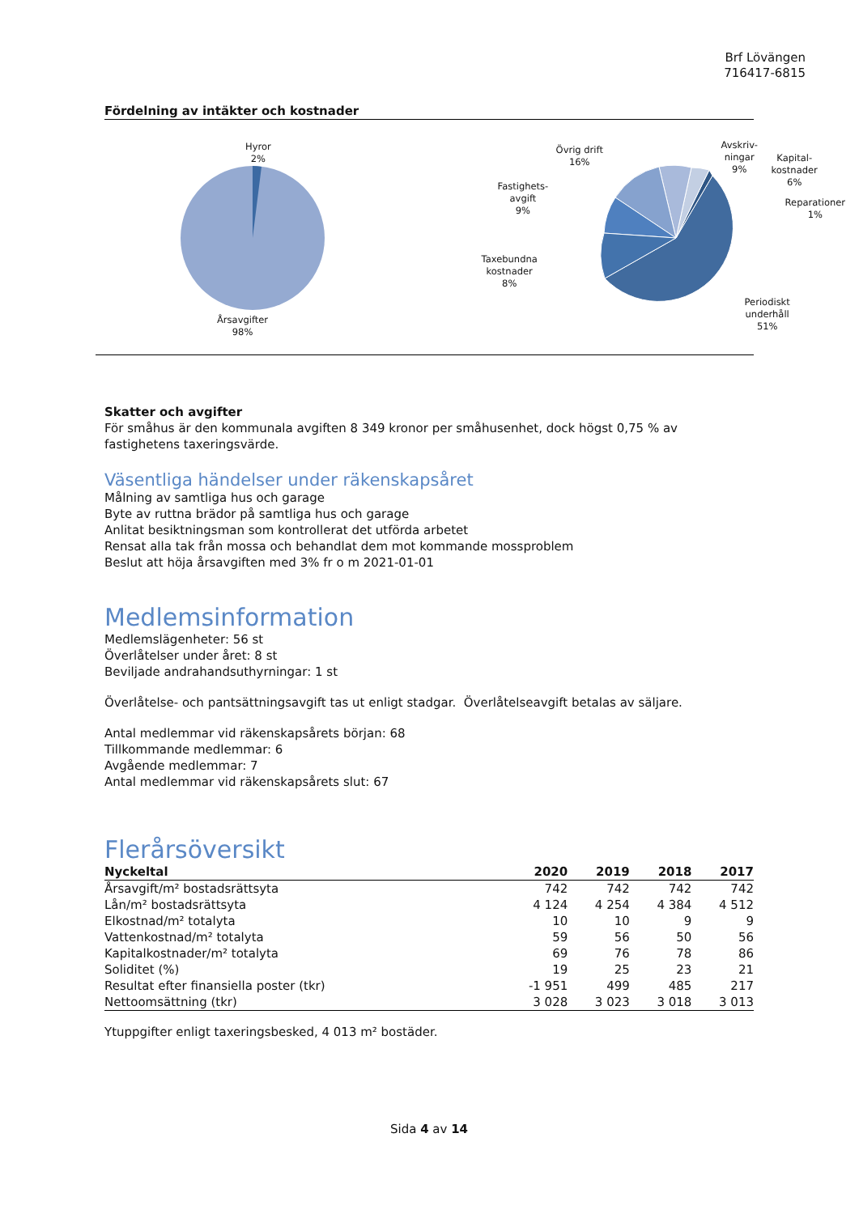Brf Lövängen
716417-6815
Fördelning av intäkter och kostnader
Hyror
2%
Årsavgifter
98%
Övrig drift
16%
Fastighets-
avgift
9%
Taxebundna
kostnader
8%
Avskriv-
ningar
9%
Kapital-
kostnader
6%
Reparationer
1%
Periodiskt
underhåll
51%
Skatter och avgifter
För småhus är den kommunala avgiften 8 349 kronor per småhusenhet, dock högst 0,75 % av fastighetens taxeringsvärde.
Väsentliga händelser under räkenskapsåret
Målning av samtliga hus och garage
Byte av ruttna brädor på samtliga hus och garage
Anlitat besiktningsman som kontrollerat det utförda arbetet
Rensat alla tak från mossa och behandlat dem mot kommande mossproblem
Beslut att höja årsavgiften med 3% fr o m 2021-01-01
Medlemsinformation
Medlemslägenheter: 56 st
Överlåtelser under året: 8 st
Beviljade andrahandsuthyrningar: 1 st
Överlåtelse- och pantsättningsavgift tas ut enligt stadgar. Överlåtelseavgift betalas av säljare.
Antal medlemmar vid räkenskapsårets början: 68
Tillkommande medlemmar: 6
Avgående medlemmar: 7
Antal medlemmar vid räkenskapsårets slut: 67
Flerårsöversikt
| Nyckeltal | 2020 | 2019 | 2018 | 2017 |
| --- | --- | --- | --- | --- |
| Årsavgift/m² bostadsrättsyta | 742 | 742 | 742 | 742 |
| Lån/m² bostadsrättsyta | 4 124 | 4 254 | 4 384 | 4 512 |
| Elkostnad/m² totalyta | 10 | 10 | 9 | 9 |
| Vattenkostnad/m² totalyta | 59 | 56 | 50 | 56 |
| Kapitalkostnader/m² totalyta | 69 | 76 | 78 | 86 |
| Soliditet (%) | 19 | 25 | 23 | 21 |
| Resultat efter finansiella poster (tkr) | -1 951 | 499 | 485 | 217 |
| Nettoomsättning (tkr) | 3 028 | 3 023 | 3 018 | 3 013 |
Ytuppgifter enligt taxeringsbesked, 4 013 m² bostäder.
Sida 4 av 14